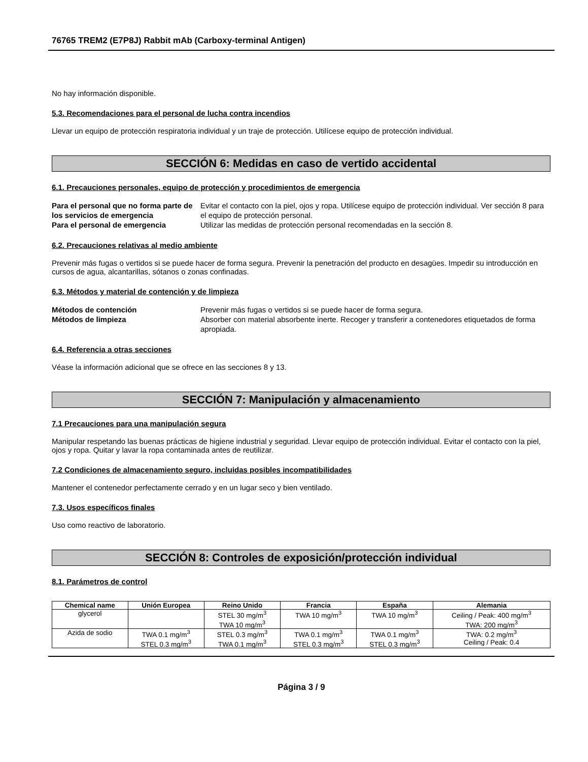76765 TREM2 (E7P8J) Rabbit mAb (Carboxy-terminal Antigen)
No hay información disponible.
5.3. Recomendaciones para el personal de lucha contra incendios
Llevar un equipo de protección respiratoria individual y un traje de protección. Utilícese equipo de protección individual.
SECCIÓN 6: Medidas en caso de vertido accidental
6.1. Precauciones personales, equipo de protección y procedimientos de emergencia
Para el personal que no forma parte de los servicios de emergencia Evitar el contacto con la piel, ojos y ropa. Utilícese equipo de protección individual. Ver sección 8 para el equipo de protección personal. Para el personal de emergencia Utilizar las medidas de protección personal recomendadas en la sección 8.
6.2. Precauciones relativas al medio ambiente
Prevenir más fugas o vertidos si se puede hacer de forma segura. Prevenir la penetración del producto en desagües. Impedir su introducción en cursos de agua, alcantarillas, sótanos o zonas confinadas.
6.3. Métodos y material de contención y de limpieza
Métodos de contención Prevenir más fugas o vertidos si se puede hacer de forma segura. Métodos de limpieza Absorber con material absorbente inerte. Recoger y transferir a contenedores etiquetados de forma apropiada.
6.4. Referencia a otras secciones
Véase la información adicional que se ofrece en las secciones 8 y 13.
SECCIÓN 7: Manipulación y almacenamiento
7.1 Precauciones para una manipulación segura
Manipular respetando las buenas prácticas de higiene industrial y seguridad. Llevar equipo de protección individual. Evitar el contacto con la piel, ojos y ropa. Quitar y lavar la ropa contaminada antes de reutilizar.
7.2 Condiciones de almacenamiento seguro, incluidas posibles incompatibilidades
Mantener el contenedor perfectamente cerrado y en un lugar seco y bien ventilado.
7.3. Usos específicos finales
Uso como reactivo de laboratorio.
SECCIÓN 8: Controles de exposición/protección individual
8.1. Parámetros de control
| Chemical name | Unión Europea | Reino Unido | Francia | España | Alemania |
| --- | --- | --- | --- | --- | --- |
| glycerol | | STEL 30 mg/m<sup>3</sup> TWA 10 mg/m<sup>3</sup> | TWA 10 mg/m<sup>3</sup> | TWA 10 mg/m<sup>3</sup> | Ceiling / Peak: 400 mg/m<sup>3</sup> TWA: 200 mg/m<sup>3</sup> |
| Azida de sodio | TWA 0.1 mg/m<sup>3</sup> STEL 0.3 mg/m<sup>3</sup> | STEL 0.3 mg/m<sup>3</sup> TWA 0.1 mg/m<sup>3</sup> | TWA 0.1 mg/m<sup>3</sup> STEL 0.3 mg/m<sup>3</sup> | TWA 0.1 mg/m<sup>3</sup> STEL 0.3 mg/m<sup>3</sup> | TWA: 0.2 mg/m<sup>3</sup> Ceiling / Peak: 0.4 |
Página 3 / 9